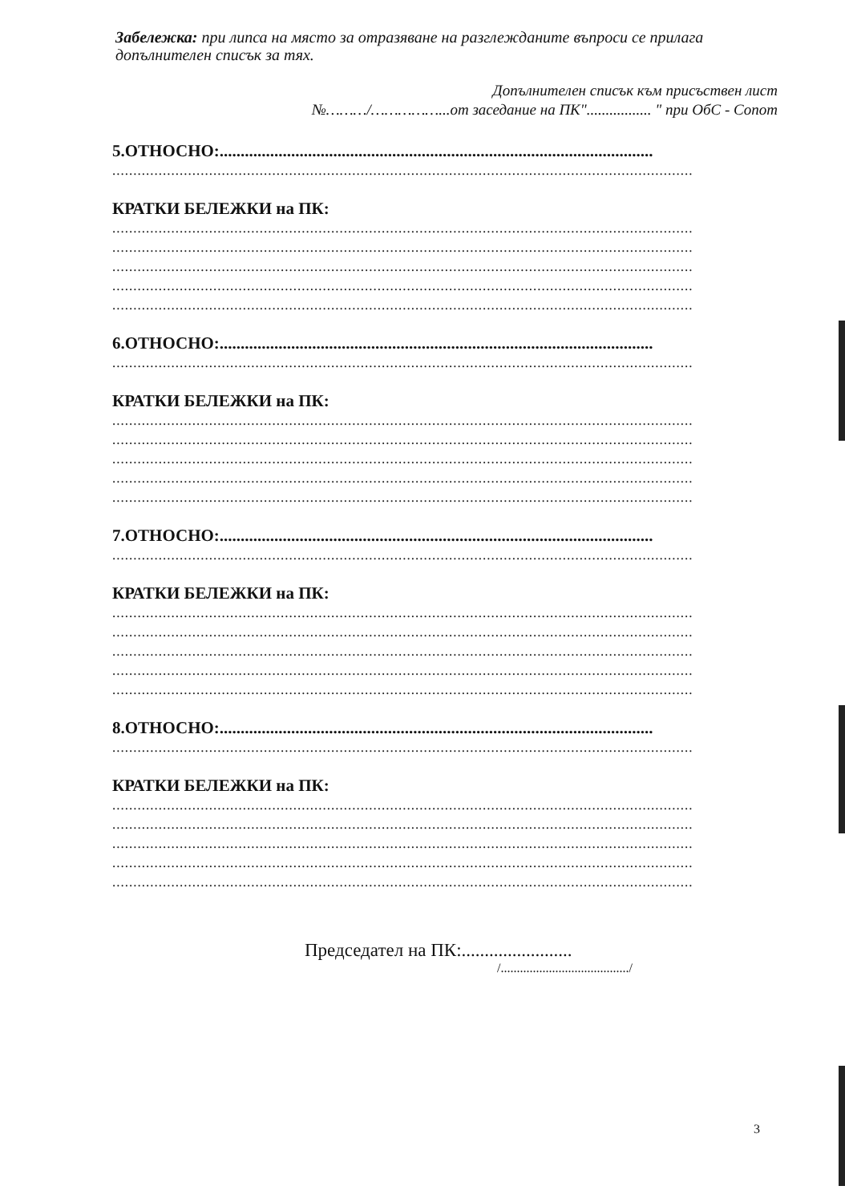Забележка: при липса на място за отразяване на разглежданите въпроси се прилага допълнителен списък за тях.
Допълнителен списък към присъствен лист
№………/……………...от заседание на ПК"................. " при ОбС - Сопот
5.ОТНОСНО:.......................................................................................................
..........................................................................................................................................
КРАТКИ БЕЛЕЖКИ на ПК:
..........................................................................................................................................
..........................................................................................................................................
..........................................................................................................................................
..........................................................................................................................................
..........................................................................................................................................
6.ОТНОСНО:.......................................................................................................
..........................................................................................................................................
КРАТКИ БЕЛЕЖКИ на ПК:
..........................................................................................................................................
..........................................................................................................................................
..........................................................................................................................................
..........................................................................................................................................
..........................................................................................................................................
7.ОТНОСНО:.......................................................................................................
..........................................................................................................................................
КРАТКИ БЕЛЕЖКИ на ПК:
..........................................................................................................................................
..........................................................................................................................................
..........................................................................................................................................
..........................................................................................................................................
..........................................................................................................................................
8.ОТНОСНО:.......................................................................................................
..........................................................................................................................................
КРАТКИ БЕЛЕЖКИ на ПК:
..........................................................................................................................................
..........................................................................................................................................
..........................................................................................................................................
..........................................................................................................................................
..........................................................................................................................................
Председател на ПК:........................
/......................................../
3